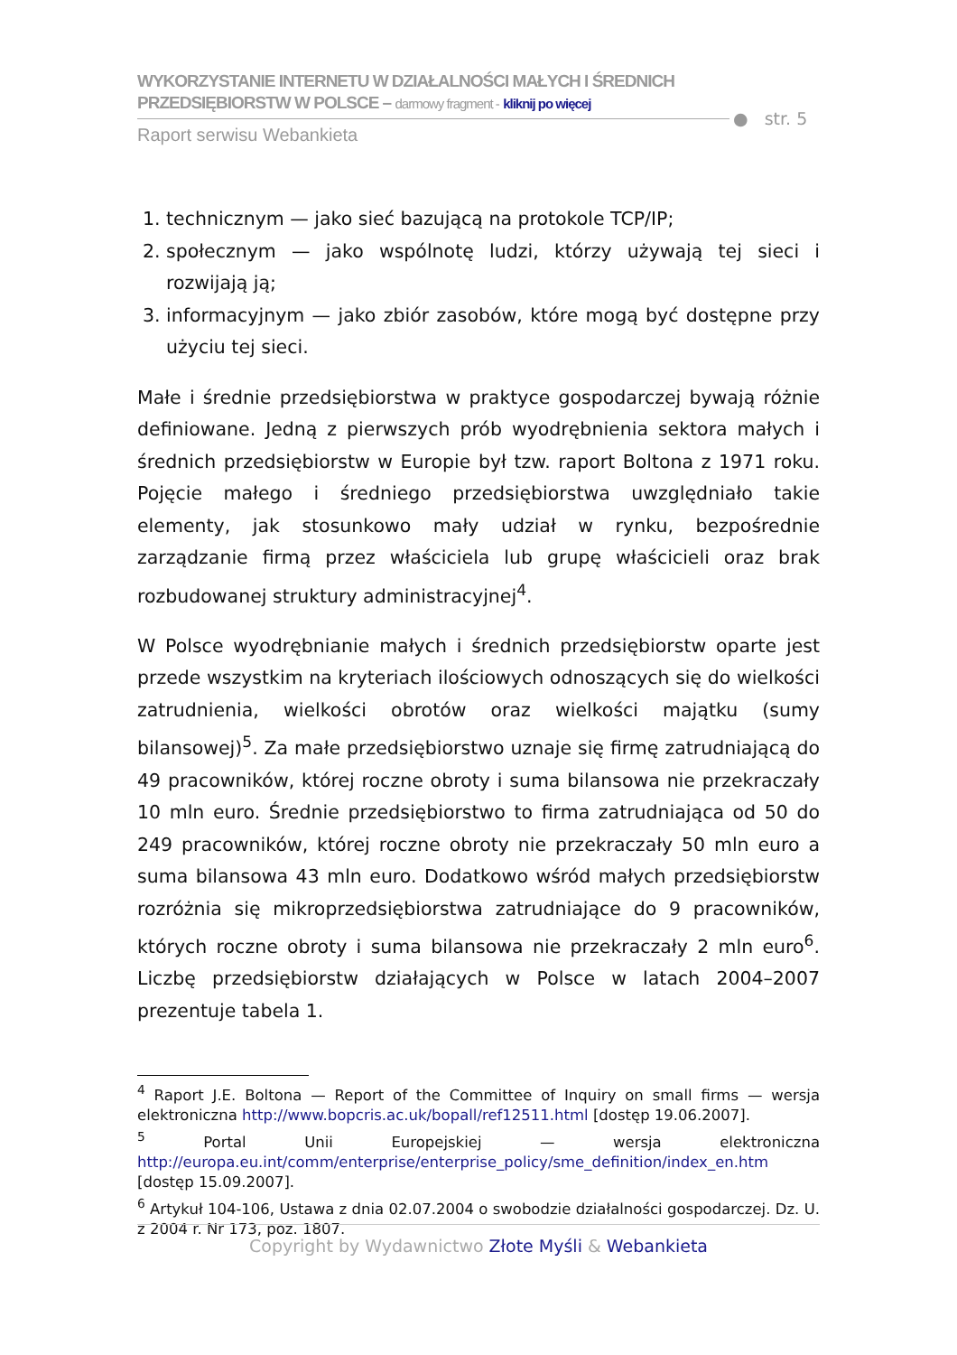WYKORZYSTANIE INTERNETU W DZIAŁALNOŚCI MAŁYCH I ŚREDNICH
PRZEDSIĘBIORSTW W POLSCE – darmowy fragment - kliknij po więcej
Raport serwisu Webankieta
● str. 5
1. technicznym — jako sieć bazującą na protokole TCP/IP;
2. społecznym — jako wspólnotę ludzi, którzy używają tej sieci i rozwijają ją;
3. informacyjnym — jako zbiór zasobów, które mogą być dostępne przy użyciu tej sieci.
Małe i średnie przedsiębiorstwa w praktyce gospodarczej bywają różnie definiowane. Jedną z pierwszych prób wyodrębnienia sektora małych i średnich przedsiębiorstw w Europie był tzw. raport Boltona z 1971 roku. Pojęcie małego i średniego przedsiębiorstwa uwzględniało takie elementy, jak stosunkowo mały udział w rynku, bezpośrednie zarządzanie firmą przez właściciela lub grupę właścicieli oraz brak rozbudowanej struktury administracyjnej<sup>4</sup>.
W Polsce wyodrębnianie małych i średnich przedsiębiorstw oparte jest przede wszystkim na kryteriach ilościowych odnoszących się do wielkości zatrudnienia, wielkości obrotów oraz wielkości majątku (sumy bilansowej)<sup>5</sup>. Za małe przedsiębiorstwo uznaje się firmę zatrudniającą do 49 pracowników, której roczne obroty i suma bilansowa nie przekraczały 10 mln euro. Średnie przedsiębiorstwo to firma zatrudniająca od 50 do 249 pracowników, której roczne obroty nie przekraczały 50 mln euro a suma bilansowa 43 mln euro. Dodatkowo wśród małych przedsiębiorstw rozróżnia się mikroprzedsiębiorstwa zatrudniające do 9 pracowników, których roczne obroty i suma bilansowa nie przekraczały 2 mln euro<sup>6</sup>. Liczbę przedsiębiorstw działających w Polsce w latach 2004–2007 prezentuje tabela 1.
<sup>4</sup> Raport J.E. Boltona — Report of the Committee of Inquiry on small firms — wersja elektroniczna http://www.bopcris.ac.uk/bopall/ref12511.html [dostęp 19.06.2007].
<sup>5</sup> Portal Unii Europejskiej — wersja elektroniczna http://europa.eu.int/comm/enterprise/enterprise_policy/sme_definition/index_en.htm [dostęp 15.09.2007].
<sup>6</sup> Artykuł 104-106, Ustawa z dnia 02.07.2004 o swobodzie działalności gospodarczej. Dz. U. z 2004 r. Nr 173, poz. 1807.
Copyright by Wydawnictwo Złote Myśli & Webankieta